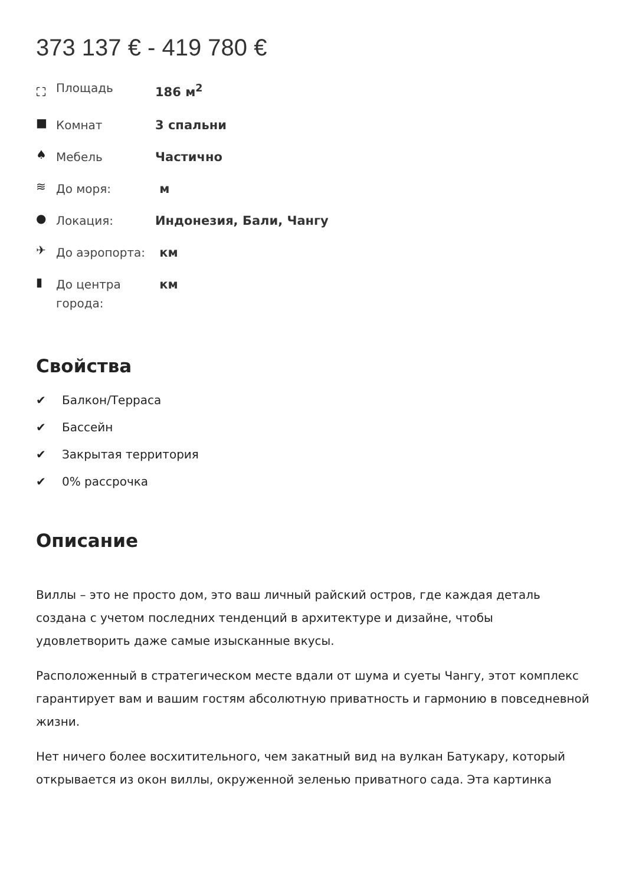373 137 € - 419 780 €
| ⛶ | Площадь | 186 м<sup>2</sup> |
| ■ | Комнат | 3 спальни |
| ♠ | Мебель | Частично |
| ≋ | До моря: | м |
| ● | Локация: | Индонезия, Бали, Чангу |
| ✈ | До аэропорта: | км |
| ▮ | До центра города: | км |
Свойства
✔ Балкон/Терраса
✔ Бассейн
✔ Закрытая территория
✔ 0% рассрочка
Описание
Виллы – это не просто дом, это ваш личный райский остров, где каждая деталь создана с учетом последних тенденций в архитектуре и дизайне, чтобы удовлетворить даже самые изысканные вкусы.
Расположенный в стратегическом месте вдали от шума и суеты Чангу, этот комплекс гарантирует вам и вашим гостям абсолютную приватность и гармонию в повседневной жизни.
Нет ничего более восхитительного, чем закатный вид на вулкан Батукару, который открывается из окон виллы, окруженной зеленью приватного сада. Эта картинка